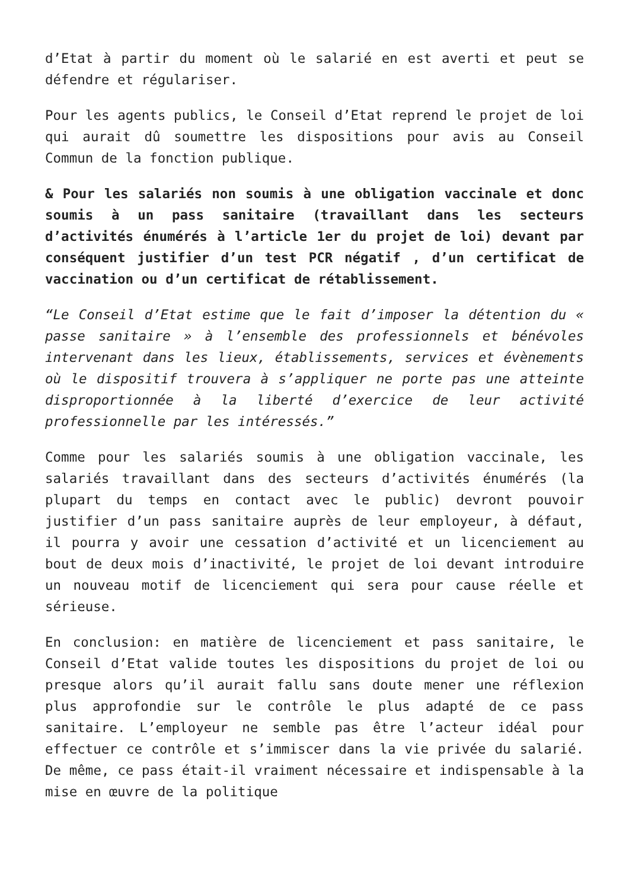d’Etat à partir du moment où le salarié en est averti et peut se défendre et régulariser.
Pour les agents publics, le Conseil d’Etat reprend le projet de loi qui aurait dû soumettre les dispositions pour avis au Conseil Commun de la fonction publique.
& Pour les salariés non soumis à une obligation vaccinale et donc soumis à un pass sanitaire (travaillant dans les secteurs d’activités énumérés à l’article 1er du projet de loi) devant par conséquent justifier d’un test PCR négatif , d’un certificat de vaccination ou d’un certificat de rétablissement.
“Le Conseil d’Etat estime que le fait d’imposer la détention du « passe sanitaire » à l’ensemble des professionnels et bénévoles intervenant dans les lieux, établissements, services et évènements où le dispositif trouvera à s’appliquer ne porte pas une atteinte disproportionnée à la liberté d’exercice de leur activité professionnelle par les intéressés.”
Comme pour les salariés soumis à une obligation vaccinale, les salariés travaillant dans des secteurs d’activités énumérés (la plupart du temps en contact avec le public) devront pouvoir justifier d’un pass sanitaire auprès de leur employeur, à défaut, il pourra y avoir une cessation d’activité et un licenciement au bout de deux mois d’inactivité, le projet de loi devant introduire un nouveau motif de licenciement qui sera pour cause réelle et sérieuse.
En conclusion: en matière de licenciement et pass sanitaire, le Conseil d’Etat valide toutes les dispositions du projet de loi ou presque alors qu’il aurait fallu sans doute mener une réflexion plus approfondie sur le contrôle le plus adapté de ce pass sanitaire. L’employeur ne semble pas être l’acteur idéal pour effectuer ce contrôle et s’immiscer dans la vie privée du salarié. De même, ce pass était-il vraiment nécessaire et indispensable à la mise en œuvre de la politique